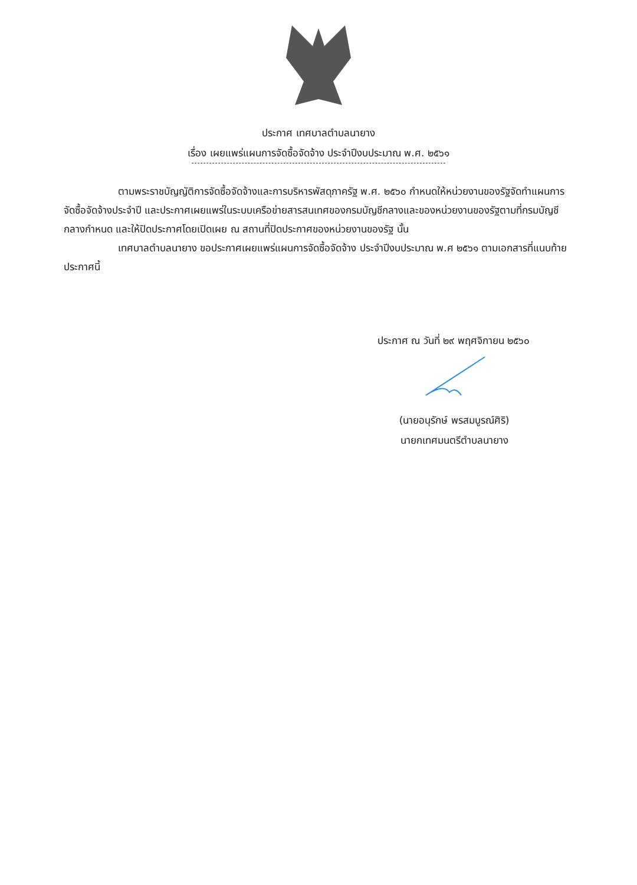ประกาศ เทศบาลตำบลนายาง
เรื่อง เผยแพร่แผนการจัดซื้อจัดจ้าง ประจำปีงบประมาณ พ.ศ. ๒๕๖๑
ตามพระราชบัญญัติการจัดซื้อจัดจ้างและการบริหารพัสดุภาครัฐ พ.ศ. ๒๕๖๐ กำหนดให้หน่วยงานของรัฐจัดทำแผนการจัดซื้อจัดจ้างประจำปี และประกาศเผยแพร่ในระบบเครือข่ายสารสนเทศของกรมบัญชีกลางและของหน่วยงานของรัฐตามที่กรมบัญชีกลางกำหนด และให้ปิดประกาศโดยเปิดเผย ณ สถานที่ปิดประกาศของหน่วยงานของรัฐ นั้น
เทศบาลตำบลนายาง ขอประกาศเผยแพร่แผนการจัดซื้อจัดจ้าง ประจำปีงบประมาณ พ.ศ ๒๕๖๑ ตามเอกสารที่แนบท้ายประกาศนี้
ประกาศ ณ วันที่ ๒๙ พฤศจิกายน ๒๕๖๐
(นายอนุรักษ์ พรสมบูรณ์ศิริ)
นายกเทศมนตรีตำบลนายาง